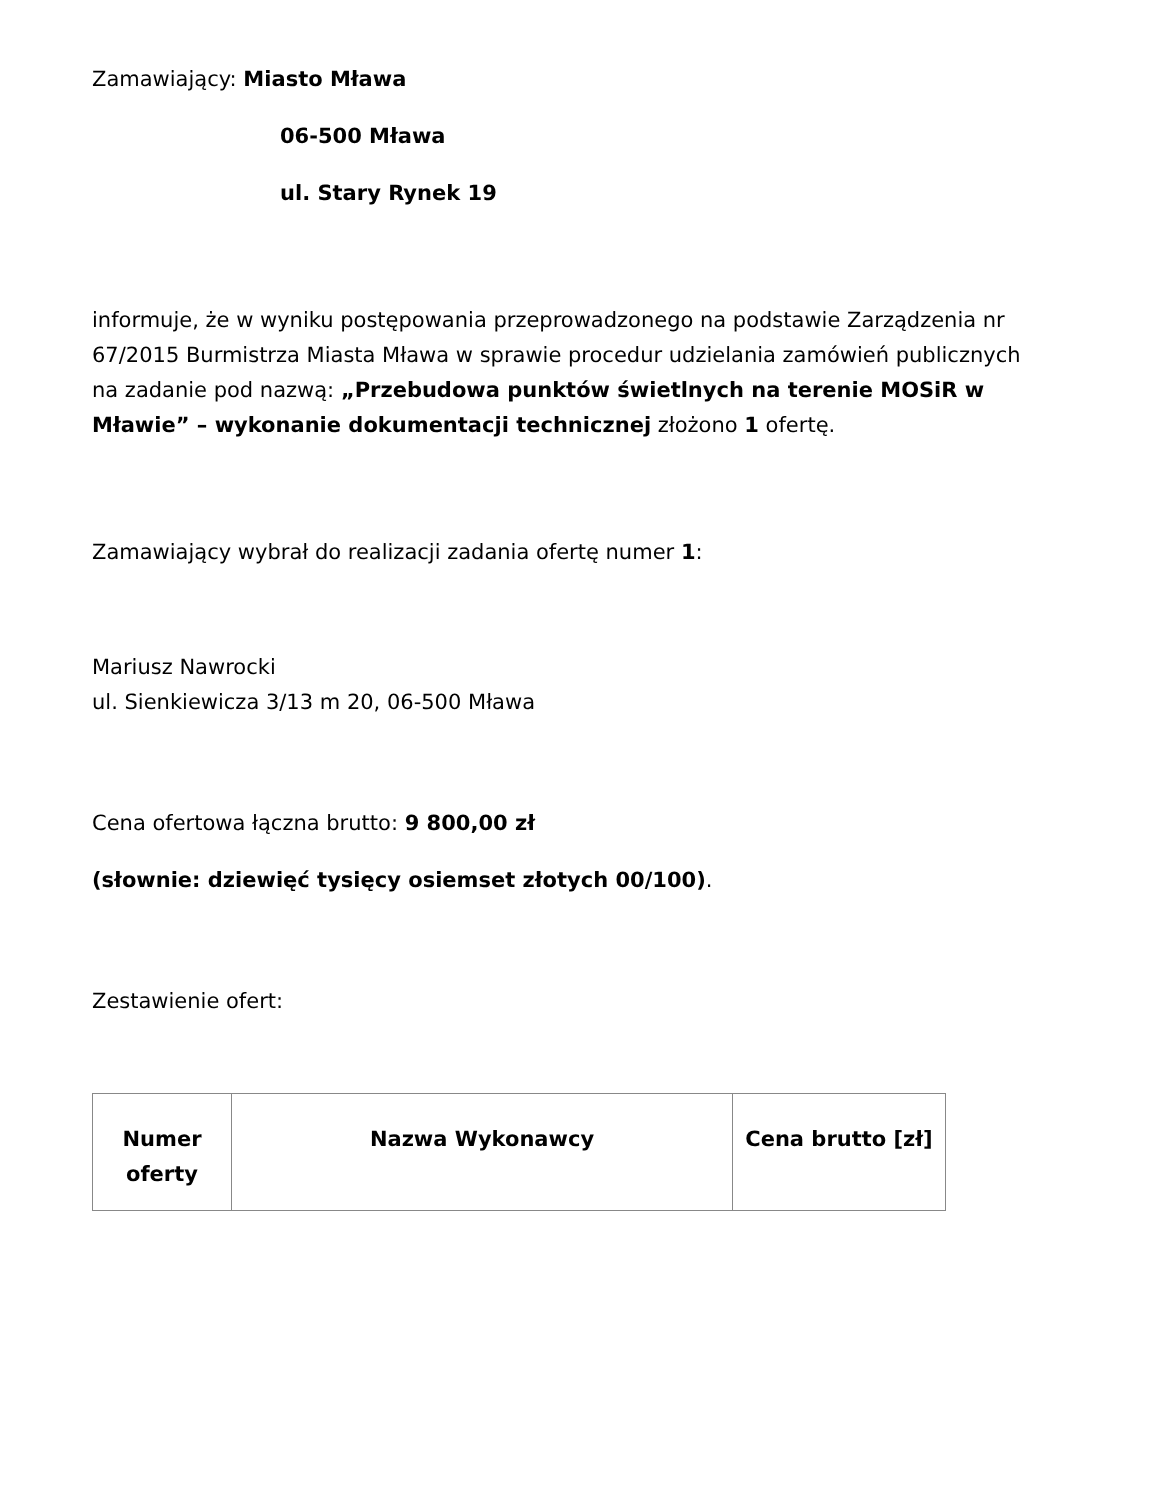Zamawiający: Miasto Mława
06-500 Mława
ul. Stary Rynek 19
informuje, że w wyniku postępowania przeprowadzonego na podstawie Zarządzenia nr 67/2015 Burmistrza Miasta Mława w sprawie procedur udzielania zamówień publicznych na zadanie pod nazwą: „Przebudowa punktów świetlnych na terenie MOSiR w Mławie” – wykonanie dokumentacji technicznej złożono 1 ofertę.
Zamawiający wybrał do realizacji zadania ofertę numer 1:
Mariusz Nawrocki
ul. Sienkiewicza 3/13 m 20, 06-500 Mława
Cena ofertowa łączna brutto: 9 800,00 zł
(słownie: dziewięć tysięcy osiemset złotych 00/100).
Zestawienie ofert:
| Numer oferty | Nazwa Wykonawcy | Cena brutto [zł] |
| --- | --- | --- |